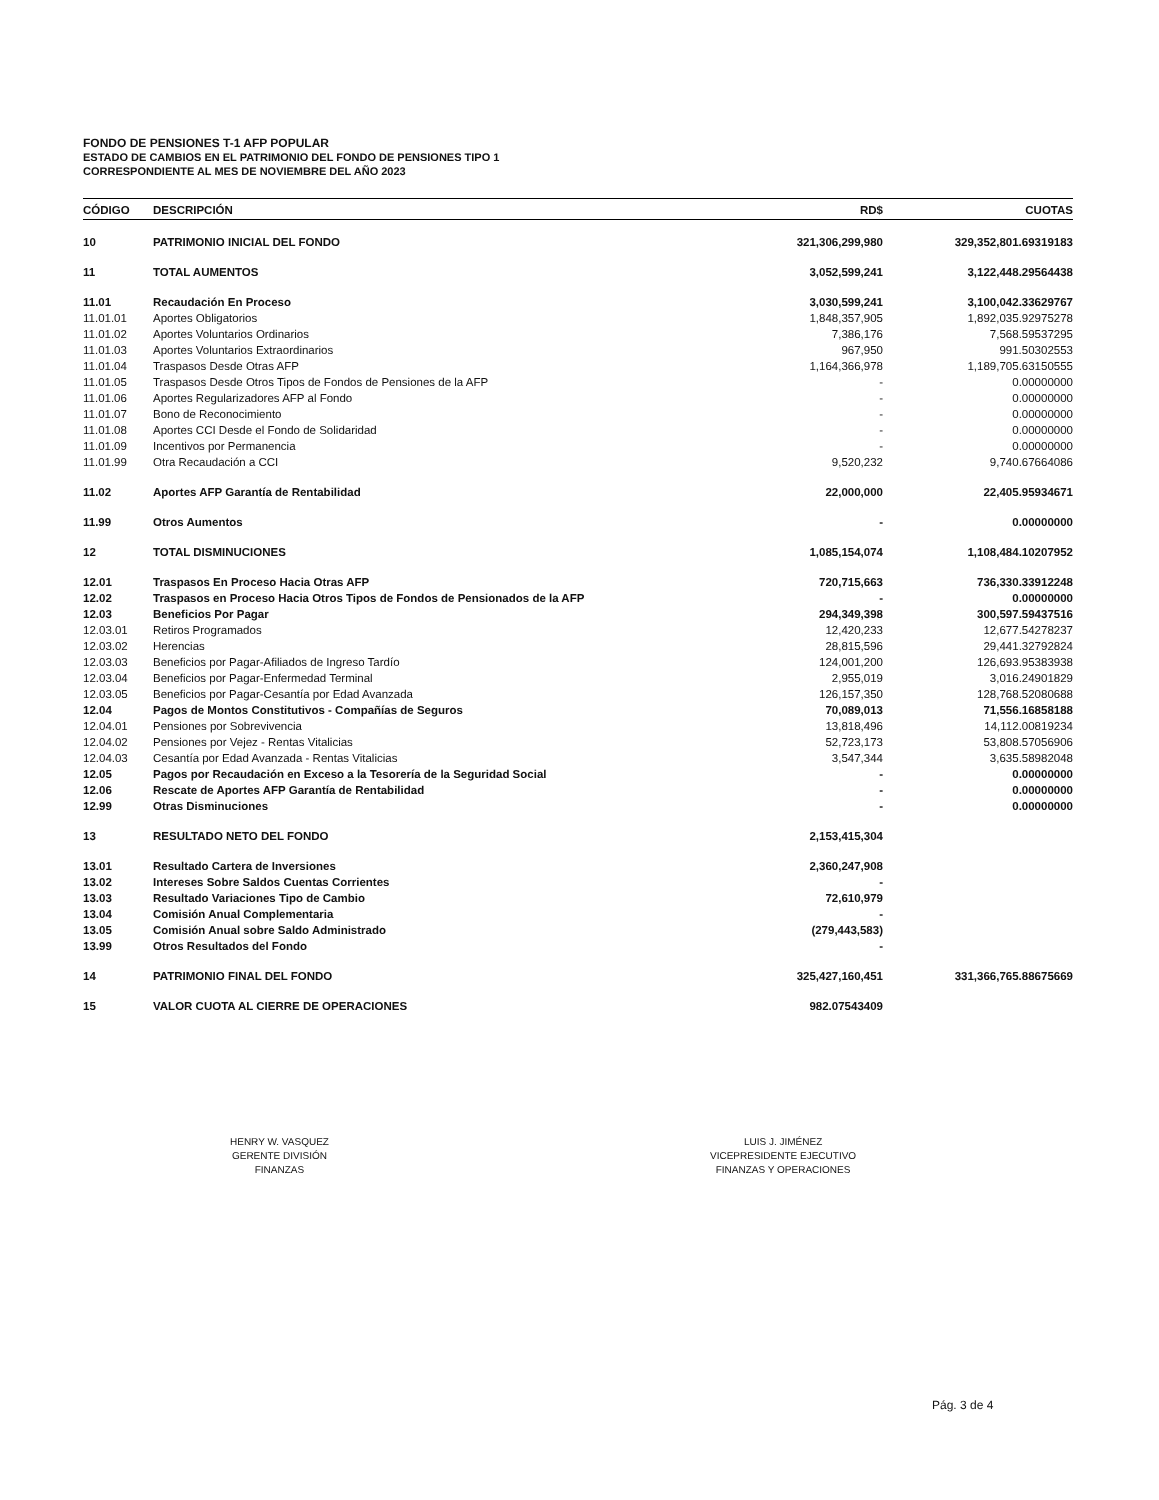FONDO DE PENSIONES T-1 AFP POPULAR
ESTADO DE CAMBIOS EN EL PATRIMONIO DEL FONDO DE PENSIONES TIPO 1
CORRESPONDIENTE AL MES DE NOVIEMBRE DEL AÑO 2023
| CÓDIGO | DESCRIPCIÓN | RD$ | CUOTAS |
| --- | --- | --- | --- |
| 10 | PATRIMONIO INICIAL DEL FONDO | 321,306,299,980 | 329,352,801.69319183 |
| 11 | TOTAL AUMENTOS | 3,052,599,241 | 3,122,448.29564438 |
| 11.01 | Recaudación En Proceso | 3,030,599,241 | 3,100,042.33629767 |
| 11.01.01 | Aportes Obligatorios | 1,848,357,905 | 1,892,035.92975278 |
| 11.01.02 | Aportes Voluntarios Ordinarios | 7,386,176 | 7,568.59537295 |
| 11.01.03 | Aportes Voluntarios Extraordinarios | 967,950 | 991.50302553 |
| 11.01.04 | Traspasos Desde Otras AFP | 1,164,366,978 | 1,189,705.63150555 |
| 11.01.05 | Traspasos Desde Otros Tipos de Fondos de Pensiones de la AFP | - | 0.00000000 |
| 11.01.06 | Aportes Regularizadores AFP al Fondo | - | 0.00000000 |
| 11.01.07 | Bono de Reconocimiento | - | 0.00000000 |
| 11.01.08 | Aportes CCI Desde el Fondo de Solidaridad | - | 0.00000000 |
| 11.01.09 | Incentivos por Permanencia | - | 0.00000000 |
| 11.01.99 | Otra Recaudación a CCI | 9,520,232 | 9,740.67664086 |
| 11.02 | Aportes AFP Garantía de Rentabilidad | 22,000,000 | 22,405.95934671 |
| 11.99 | Otros Aumentos | - | 0.00000000 |
| 12 | TOTAL DISMINUCIONES | 1,085,154,074 | 1,108,484.10207952 |
| 12.01 | Traspasos En Proceso Hacia Otras AFP | 720,715,663 | 736,330.33912248 |
| 12.02 | Traspasos en Proceso Hacia Otros Tipos de Fondos de Pensionados de la AFP | - | 0.00000000 |
| 12.03 | Beneficios Por Pagar | 294,349,398 | 300,597.59437516 |
| 12.03.01 | Retiros Programados | 12,420,233 | 12,677.54278237 |
| 12.03.02 | Herencias | 28,815,596 | 29,441.32792824 |
| 12.03.03 | Beneficios por Pagar-Afiliados de Ingreso Tardío | 124,001,200 | 126,693.95383938 |
| 12.03.04 | Beneficios por Pagar-Enfermedad Terminal | 2,955,019 | 3,016.24901829 |
| 12.03.05 | Beneficios por Pagar-Cesantía por Edad Avanzada | 126,157,350 | 128,768.52080688 |
| 12.04 | Pagos de Montos Constitutivos - Compañías de Seguros | 70,089,013 | 71,556.16858188 |
| 12.04.01 | Pensiones por Sobrevivencia | 13,818,496 | 14,112.00819234 |
| 12.04.02 | Pensiones por Vejez - Rentas Vitalicias | 52,723,173 | 53,808.57056906 |
| 12.04.03 | Cesantía por Edad Avanzada - Rentas Vitalicias | 3,547,344 | 3,635.58982048 |
| 12.05 | Pagos por Recaudación en Exceso a la Tesorería de la Seguridad Social | - | 0.00000000 |
| 12.06 | Rescate de Aportes AFP Garantía de Rentabilidad | - | 0.00000000 |
| 12.99 | Otras Disminuciones | - | 0.00000000 |
| 13 | RESULTADO NETO DEL FONDO | 2,153,415,304 | |
| 13.01 | Resultado Cartera de Inversiones | 2,360,247,908 | |
| 13.02 | Intereses Sobre Saldos Cuentas Corrientes | - | |
| 13.03 | Resultado Variaciones Tipo de Cambio | 72,610,979 | |
| 13.04 | Comisión Anual Complementaria | - | |
| 13.05 | Comisión Anual sobre Saldo Administrado | (279,443,583) | |
| 13.99 | Otros Resultados del Fondo | - | |
| 14 | PATRIMONIO FINAL DEL FONDO | 325,427,160,451 | 331,366,765.88675669 |
| 15 | VALOR CUOTA AL CIERRE DE OPERACIONES | 982.07543409 | |
HENRY W. VASQUEZ
GERENTE DIVISIÓN
FINANZAS
LUIS J. JIMÉNEZ
VICEPRESIDENTE EJECUTIVO
FINANZAS Y OPERACIONES
Pág. 3 de 4